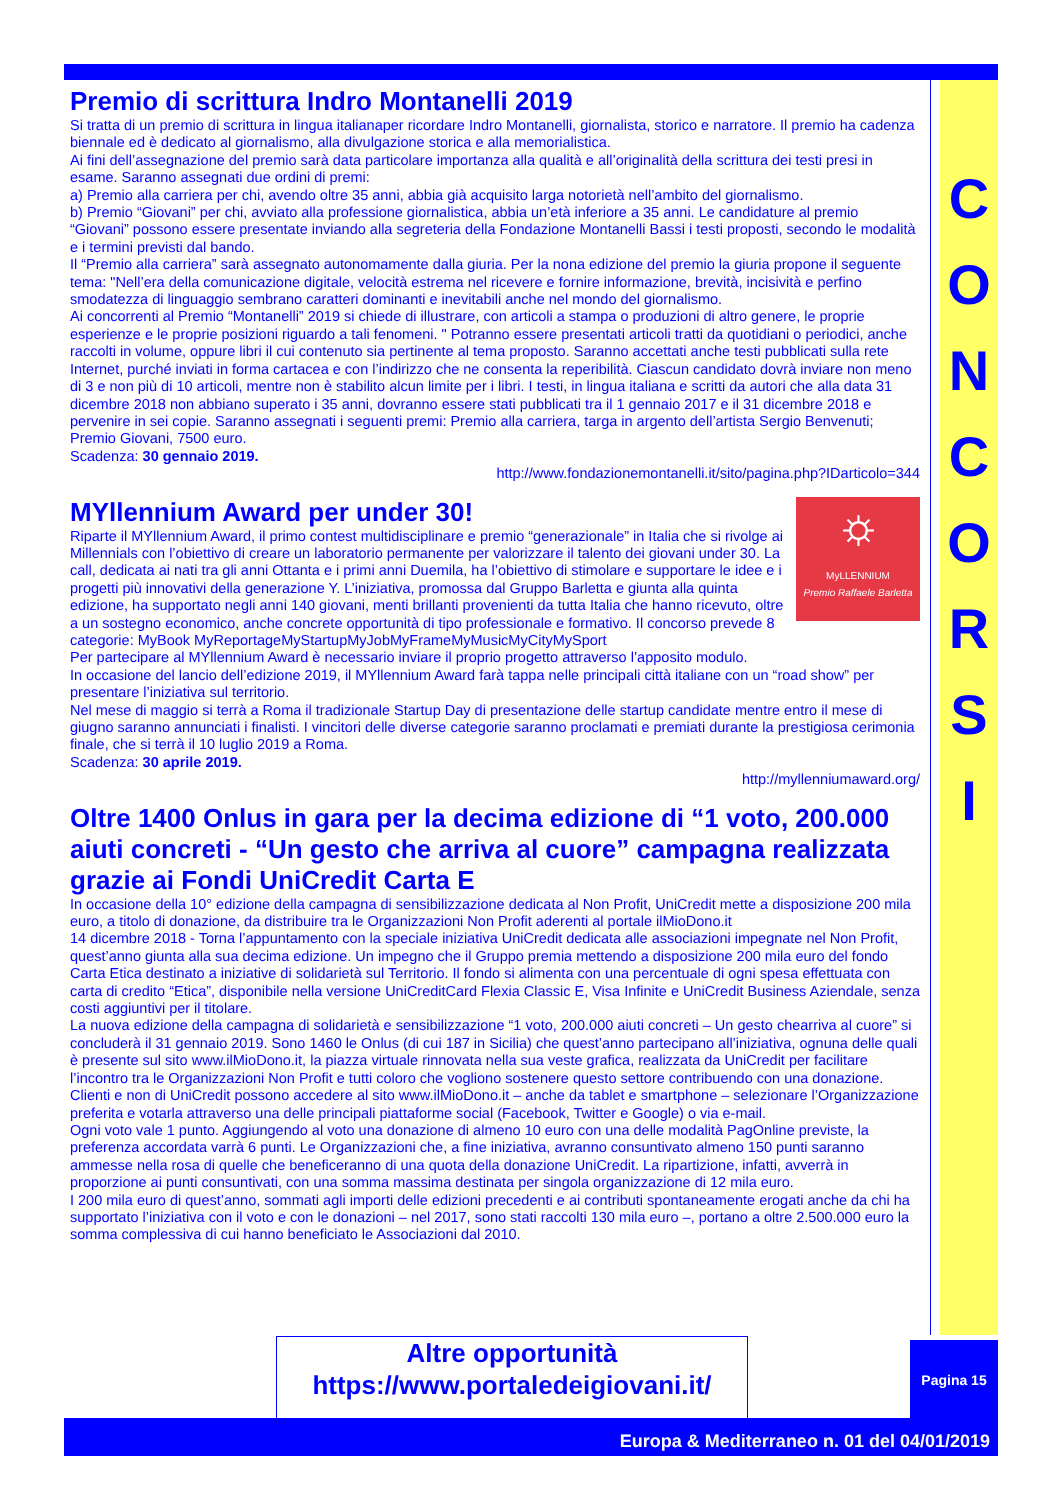Premio di scrittura Indro Montanelli 2019
Si tratta di un premio di scrittura in lingua italianaper ricordare Indro Montanelli, giornalista, storico e narratore. Il premio ha cadenza biennale ed è dedicato al giornalismo, alla divulgazione storica e alla memorialistica.
Ai fini dell’assegnazione del premio sarà data particolare importanza alla qualità e all’originalità della scrittura dei testi presi in esame. Saranno assegnati due ordini di premi:
a) Premio alla carriera per chi, avendo oltre 35 anni, abbia già acquisito larga notorietà nell’ambito del giornalismo.
b) Premio “Giovani” per chi, avviato alla professione giornalistica, abbia un’età inferiore a 35 anni. Le candidature al premio “Giovani” possono essere presentate inviando alla segreteria della Fondazione Montanelli Bassi i testi proposti, secondo le modalità e i termini previsti dal bando.
Il “Premio alla carriera” sarà assegnato autonomamente dalla giuria. Per la nona edizione del premio la giuria propone il seguente tema: "Nell’era della comunicazione digitale, velocità estrema nel ricevere e fornire informazione, brevità, incisività e perfino smodatezza di linguaggio sembrano caratteri dominanti e inevitabili anche nel mondo del giornalismo.
Ai concorrenti al Premio “Montanelli” 2019 si chiede di illustrare, con articoli a stampa o produzioni di altro genere, le proprie esperienze e le proprie posizioni riguardo a tali fenomeni. " Potranno essere presentati articoli tratti da quotidiani o periodici, anche raccolti in volume, oppure libri il cui contenuto sia pertinente al tema proposto. Saranno accettati anche testi pubblicati sulla rete Internet, purché inviati in forma cartacea e con l’indirizzo che ne consenta la reperibilità. Ciascun candidato dovrà inviare non meno di 3 e non più di 10 articoli, mentre non è stabilito alcun limite per i libri. I testi, in lingua italiana e scritti da autori che alla data 31 dicembre 2018 non abbiano superato i 35 anni, dovranno essere stati pubblicati tra il 1 gennaio 2017 e il 31 dicembre 2018 e pervenire in sei copie. Saranno assegnati i seguenti premi: Premio alla carriera, targa in argento dell’artista Sergio Benvenuti; Premio Giovani, 7500 euro.
Scadenza: 30 gennaio 2019.
http://www.fondazionemontanelli.it/sito/pagina.php?IDarticolo=344
⛭
MyLLENNIUM
Premio Raffaele Barletta
MYllennium Award per under 30!
Riparte il MYllennium Award, il primo contest multidisciplinare e premio “generazionale” in Italia che si rivolge ai Millennials con l’obiettivo di creare un laboratorio permanente per valorizzare il talento dei giovani under 30. La call, dedicata ai nati tra gli anni Ottanta e i primi anni Duemila, ha l’obiettivo di stimolare e supportare le idee e i progetti più innovativi della generazione Y. L’iniziativa, promossa dal Gruppo Barletta e giunta alla quinta edizione, ha supportato negli anni 140 giovani, menti brillanti provenienti da tutta Italia che hanno ricevuto, oltre a un sostegno economico, anche concrete opportunità di tipo professionale e formativo. Il concorso prevede 8 categorie: MyBook MyReportageMyStartupMyJobMyFrameMyMusicMyCityMySport
Per partecipare al MYllennium Award è necessario inviare il proprio progetto attraverso l’apposito modulo.
In occasione del lancio dell’edizione 2019, il MYllennium Award farà tappa nelle principali città italiane con un “road show” per presentare l’iniziativa sul territorio.
Nel mese di maggio si terrà a Roma il tradizionale Startup Day di presentazione delle startup candidate mentre entro il mese di giugno saranno annunciati i finalisti. I vincitori delle diverse categorie saranno proclamati e premiati durante la prestigiosa cerimonia finale, che si terrà il 10 luglio 2019 a Roma.
Scadenza: 30 aprile 2019.
http://myllenniumaward.org/
Oltre 1400 Onlus in gara per la decima edizione di “1 voto, 200.000 aiuti concreti - “Un gesto che arriva al cuore” campagna realizzata grazie ai Fondi UniCredit Carta E
In occasione della 10° edizione della campagna di sensibilizzazione dedicata al Non Profit, UniCredit mette a disposizione 200 mila euro, a titolo di donazione, da distribuire tra le Organizzazioni Non Profit aderenti al portale ilMioDono.it
14 dicembre 2018 - Torna l’appuntamento con la speciale iniziativa UniCredit dedicata alle associazioni impegnate nel Non Profit, quest’anno giunta alla sua decima edizione. Un impegno che il Gruppo premia mettendo a disposizione 200 mila euro del fondo Carta Etica destinato a iniziative di solidarietà sul Territorio. Il fondo si alimenta con una percentuale di ogni spesa effettuata con carta di credito “Etica”, disponibile nella versione UniCreditCard Flexia Classic E, Visa Infinite e UniCredit Business Aziendale, senza costi aggiuntivi per il titolare.
La nuova edizione della campagna di solidarietà e sensibilizzazione “1 voto, 200.000 aiuti concreti – Un gesto chearriva al cuore” si concluderà il 31 gennaio 2019. Sono 1460 le Onlus (di cui 187 in Sicilia) che quest’anno partecipano all’iniziativa, ognuna delle quali è presente sul sito www.ilMioDono.it, la piazza virtuale rinnovata nella sua veste grafica, realizzata da UniCredit per facilitare l’incontro tra le Organizzazioni Non Profit e tutti coloro che vogliono sostenere questo settore contribuendo con una donazione. Clienti e non di UniCredit possono accedere al sito www.ilMioDono.it – anche da tablet e smartphone – selezionare l’Organizzazione preferita e votarla attraverso una delle principali piattaforme social (Facebook, Twitter e Google) o via e-mail.
Ogni voto vale 1 punto. Aggiungendo al voto una donazione di almeno 10 euro con una delle modalità PagOnline previste, la preferenza accordata varrà 6 punti. Le Organizzazioni che, a fine iniziativa, avranno consuntivato almeno 150 punti saranno ammesse nella rosa di quelle che beneficeranno di una quota della donazione UniCredit. La ripartizione, infatti, avverrà in proporzione ai punti consuntivati, con una somma massima destinata per singola organizzazione di 12 mila euro.
I 200 mila euro di quest’anno, sommati agli importi delle edizioni precedenti e ai contributi spontaneamente erogati anche da chi ha supportato l’iniziativa con il voto e con le donazioni – nel 2017, sono stati raccolti 130 mila euro –, portano a oltre 2.500.000 euro la somma complessiva di cui hanno beneficiato le Associazioni dal 2010.
C
O
N
C
O
R
S
I
Altre opportunità
https://www.portaledeigiovani.it/
Pagina 15
Europa & Mediterraneo n. 01 del 04/01/2019